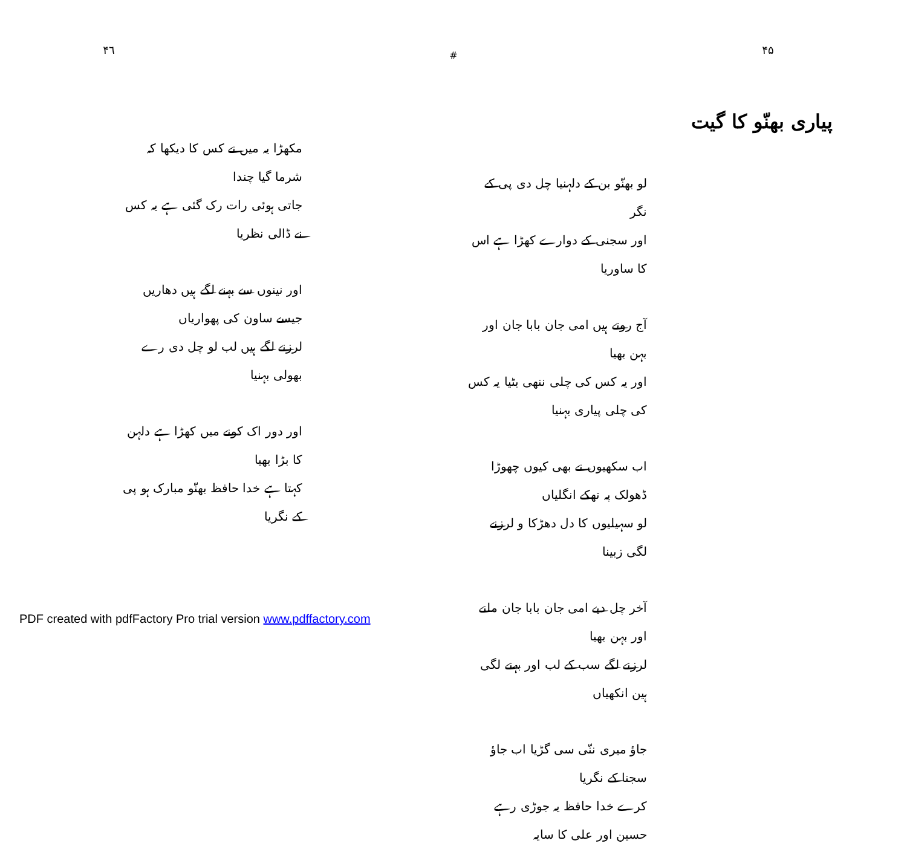۴۵
پیاری بھنّو کا گیت
لو بھنّو بن کے دلہنیا چل دی پی کے نگر
اور سجنی کے دوارے کھڑا ہے اس کا ساوریا
آج روتے ہیں امی جان بابا جان اور بہن بھیا
اور یہ کس کی چلی ننھی بٹیا یہ کس کی چلی پیاری بہنیا
اب سکھیوں نے بھی کیوں چھوڑا ڈھولک پہ تھکے انگلیاں
لو سہیلیوں کا دل دھڑکا و لرزنے لگی زبینا
آخر چل دیے امی جان بابا جان ملنے اور بہن بھیا
لرزنے لگے سب کے لب اور بہنے لگی ہین انکھیاں
جاؤ میری ننّی سی گڑیا اب جاؤ سجنا کے نگریا
کرے خدا حافظ یہ جوڑی رہے حسین اور علی کا سایہ
#
۴٦
مکھڑا یہ میں نے کس کا دیکھا کہ شرما گیا چندا
جاتی ہوئی رات رک گئی ہے یہ کس نے ڈالی نظریا
اور نینوں سے بہنے لگے ہیں دھاریں جیسے ساون کی پھواریاں
لرزنے لگے ہیں لب لو چل دی رے بھولی بہنیا
اور دور اک کونے میں کھڑا ہے دلہن کا بڑا بھیا
کہتا ہے خدا حافظ بھنّو مبارک ہو پی کے نگریا
PDF created with pdfFactory Pro trial version www.pdffactory.com